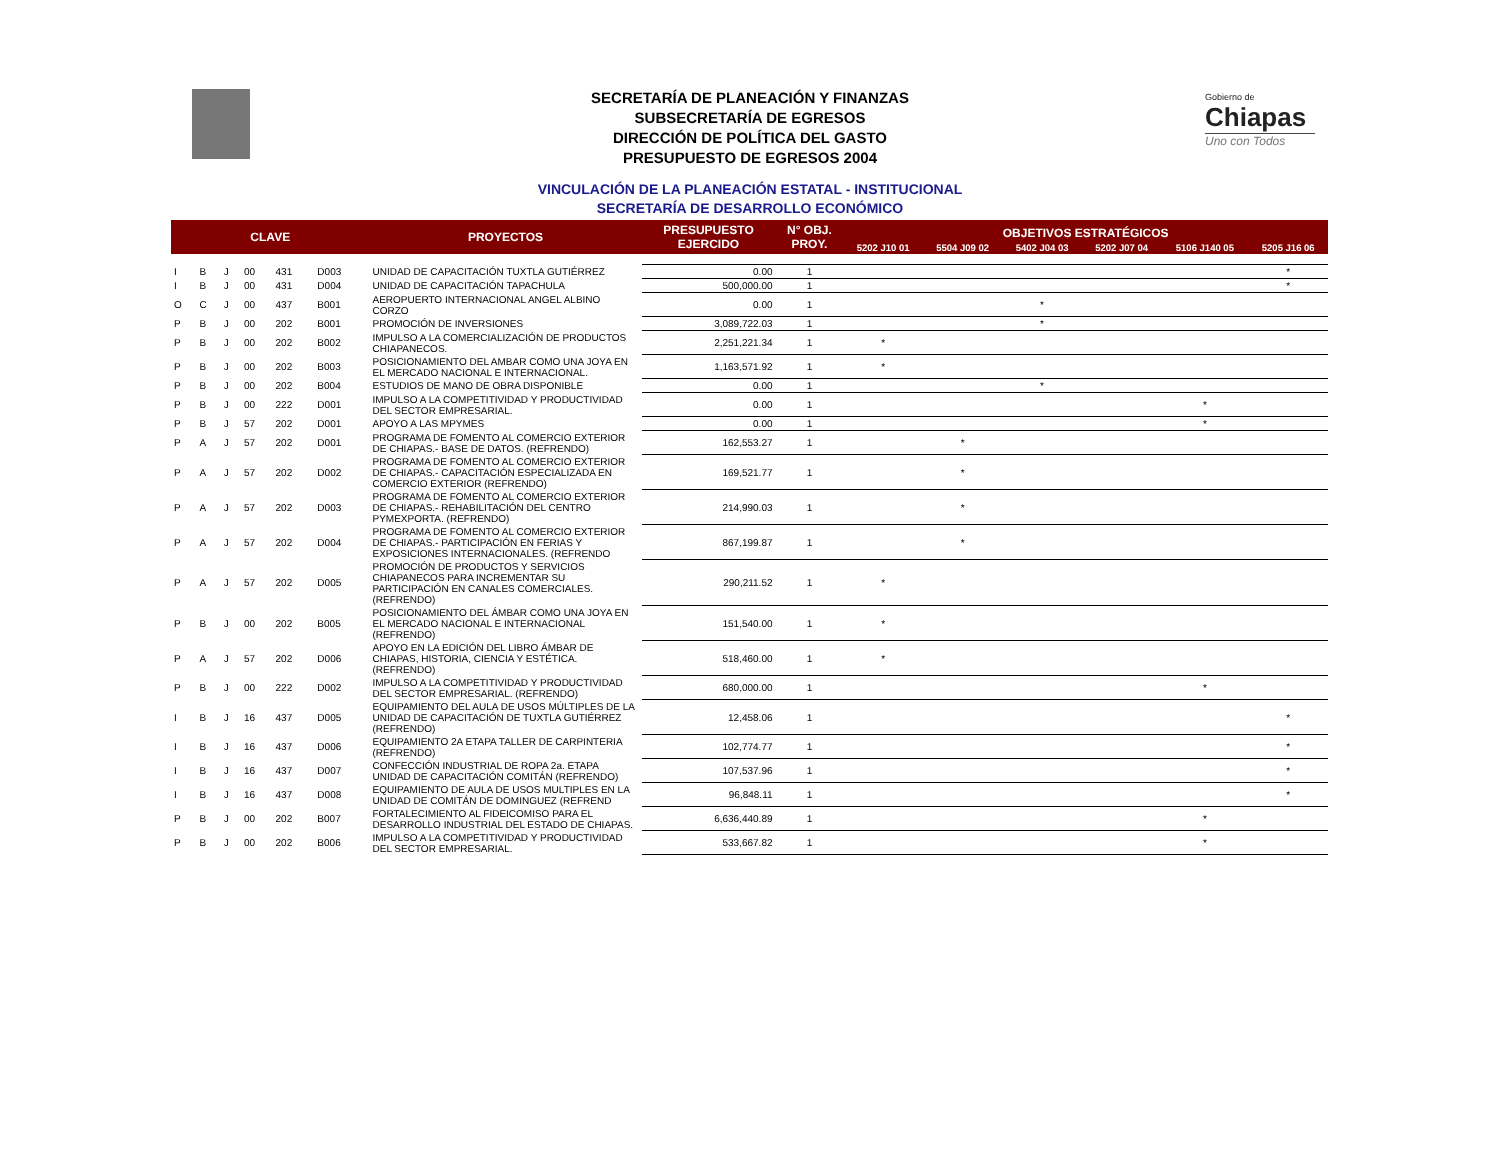Gobierno de
Chiapas
Uno con Todos
SECRETARÍA DE PLANEACIÓN Y FINANZAS
SUBSECRETARÍA DE EGRESOS
DIRECCIÓN DE POLÍTICA DEL GASTO
PRESUPUESTO DE EGRESOS 2004
VINCULACIÓN DE LA PLANEACIÓN ESTATAL - INSTITUCIONAL
SECRETARÍA DE DESARROLLO ECONÓMICO
| CLAVE | | | | | | PROYECTOS | PRESUPUESTO EJERCIDO | N° OBJ. PROY. | OBJETIVOS ESTRATÉGICOS | | | | | |
| --- | --- | --- | --- | --- | --- | --- | --- | --- | --- | --- | --- | --- | --- | --- |
| | | | | | | | | | 5202 J10 01 | 5504 J09 02 | 5402 J04 03 | 5202 J07 04 | 5106 J140 05 | 5205 J16 06 |
| I | B | J | 00 | 431 | D003 | UNIDAD DE CAPACITACIÓN TUXTLA GUTIÉRREZ | 0.00 | 1 | | | | | | * |
| I | B | J | 00 | 431 | D004 | UNIDAD DE CAPACITACIÓN TAPACHULA | 500,000.00 | 1 | | | | | | * |
| O | C | J | 00 | 437 | B001 | AEROPUERTO INTERNACIONAL ANGEL ALBINO CORZO | 0.00 | 1 | | | * | | | |
| P | B | J | 00 | 202 | B001 | PROMOCIÓN DE INVERSIONES | 3,089,722.03 | 1 | | | * | | | |
| P | B | J | 00 | 202 | B002 | IMPULSO A LA COMERCIALIZACIÓN DE PRODUCTOS CHIAPANECOS. | 2,251,221.34 | 1 | * | | | | | |
| P | B | J | 00 | 202 | B003 | POSICIONAMIENTO DEL AMBAR COMO UNA JOYA EN EL MERCADO NACIONAL E INTERNACIONAL. | 1,163,571.92 | 1 | * | | | | | |
| P | B | J | 00 | 202 | B004 | ESTUDIOS DE MANO DE OBRA DISPONIBLE | 0.00 | 1 | | | * | | | |
| P | B | J | 00 | 222 | D001 | IMPULSO A LA COMPETITIVIDAD Y PRODUCTIVIDAD DEL SECTOR EMPRESARIAL. | 0.00 | 1 | | | | | * | |
| P | B | J | 57 | 202 | D001 | APOYO A LAS MPYMES | 0.00 | 1 | | | | | * | |
| P | A | J | 57 | 202 | D001 | PROGRAMA DE FOMENTO AL COMERCIO EXTERIOR DE CHIAPAS.- BASE DE DATOS. (REFRENDO) | 162,553.27 | 1 | | * | | | | |
| P | A | J | 57 | 202 | D002 | PROGRAMA DE FOMENTO AL COMERCIO EXTERIOR DE CHIAPAS.- CAPACITACIÓN ESPECIALIZADA EN COMERCIO EXTERIOR (REFRENDO) | 169,521.77 | 1 | | * | | | | |
| P | A | J | 57 | 202 | D003 | PROGRAMA DE FOMENTO AL COMERCIO EXTERIOR DE CHIAPAS.- REHABILITACIÓN DEL CENTRO PYMEXPORTA. (REFRENDO) | 214,990.03 | 1 | | * | | | | |
| P | A | J | 57 | 202 | D004 | PROGRAMA DE FOMENTO AL COMERCIO EXTERIOR DE CHIAPAS.- PARTICIPACIÓN EN FERIAS Y EXPOSICIONES INTERNACIONALES. (REFRENDO | 867,199.87 | 1 | | * | | | | |
| P | A | J | 57 | 202 | D005 | PROMOCIÓN DE PRODUCTOS Y SERVICIOS CHIAPANECOS PARA INCREMENTAR SU PARTICIPACIÓN EN CANALES COMERCIALES. (REFRENDO) | 290,211.52 | 1 | * | | | | | |
| P | B | J | 00 | 202 | B005 | POSICIONAMIENTO DEL ÁMBAR COMO UNA JOYA EN EL MERCADO NACIONAL E INTERNACIONAL (REFRENDO) | 151,540.00 | 1 | * | | | | | |
| P | A | J | 57 | 202 | D006 | APOYO EN LA EDICIÓN DEL LIBRO ÁMBAR DE CHIAPAS, HISTORIA, CIENCIA Y ESTÉTICA. (REFRENDO) | 518,460.00 | 1 | * | | | | | |
| P | B | J | 00 | 222 | D002 | IMPULSO A LA COMPETITIVIDAD Y PRODUCTIVIDAD DEL SECTOR EMPRESARIAL. (REFRENDO) | 680,000.00 | 1 | | | | | * | |
| I | B | J | 16 | 437 | D005 | EQUIPAMIENTO DEL AULA DE USOS MÚLTIPLES DE LA UNIDAD DE CAPACITACIÓN DE TUXTLA GUTIÉRREZ (REFRENDO) | 12,458.06 | 1 | | | | | | * |
| I | B | J | 16 | 437 | D006 | EQUIPAMIENTO 2A ETAPA TALLER DE CARPINTERIA (REFRENDO) | 102,774.77 | 1 | | | | | | * |
| I | B | J | 16 | 437 | D007 | CONFECCIÓN INDUSTRIAL DE ROPA 2a. ETAPA UNIDAD DE CAPACITACIÓN COMITÁN (REFRENDO) | 107,537.96 | 1 | | | | | | * |
| I | B | J | 16 | 437 | D008 | EQUIPAMIENTO DE AULA DE USOS MULTIPLES EN LA UNIDAD DE COMITÁN DE DOMINGUEZ (REFREND | 96,848.11 | 1 | | | | | | * |
| P | B | J | 00 | 202 | B007 | FORTALECIMIENTO AL FIDEICOMISO PARA EL DESARROLLO INDUSTRIAL DEL ESTADO DE CHIAPAS. | 6,636,440.89 | 1 | | | | | * | |
| P | B | J | 00 | 202 | B006 | IMPULSO A LA COMPETITIVIDAD Y PRODUCTIVIDAD DEL SECTOR EMPRESARIAL. | 533,667.82 | 1 | | | | | * | |